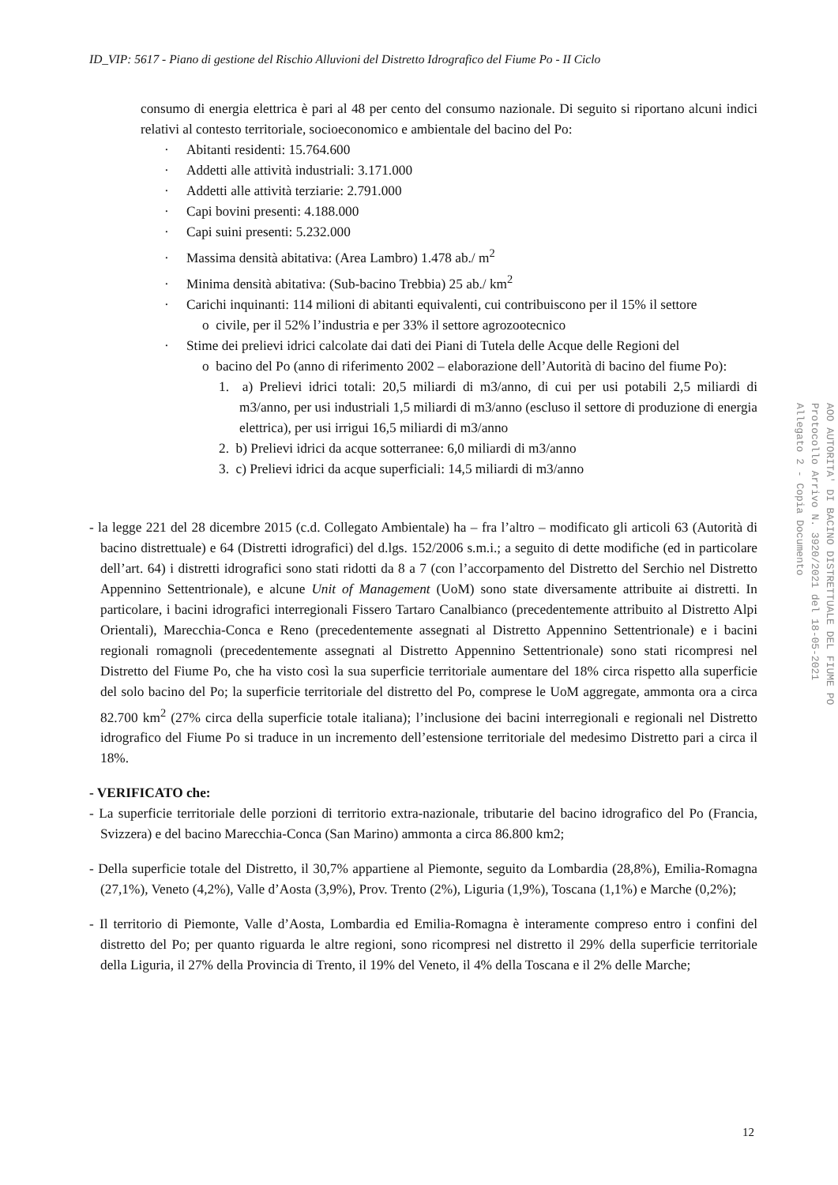ID_VIP: 5617 - Piano di gestione del Rischio Alluvioni del Distretto Idrografico del Fiume Po - II Ciclo
consumo di energia elettrica è pari al 48 per cento del consumo nazionale. Di seguito si riportano alcuni indici relativi al contesto territoriale, socioeconomico e ambientale del bacino del Po:
· Abitanti residenti: 15.764.600
· Addetti alle attività industriali: 3.171.000
· Addetti alle attività terziarie: 2.791.000
· Capi bovini presenti: 4.188.000
· Capi suini presenti: 5.232.000
· Massima densità abitativa: (Area Lambro) 1.478 ab./ m<sup>2</sup>
· Minima densità abitativa: (Sub-bacino Trebbia) 25 ab./ km<sup>2</sup>
· Carichi inquinanti: 114 milioni di abitanti equivalenti, cui contribuiscono per il 15% il settore
o civile, per il 52% l’industria e per 33% il settore agrozootecnico
· Stime dei prelievi idrici calcolate dai dati dei Piani di Tutela delle Acque delle Regioni del
o bacino del Po (anno di riferimento 2002 – elaborazione dell’Autorità di bacino del fiume Po):
1. a) Prelievi idrici totali: 20,5 miliardi di m3/anno, di cui per usi potabili 2,5 miliardi di m3/anno, per usi industriali 1,5 miliardi di m3/anno (escluso il settore di produzione di energia elettrica), per usi irrigui 16,5 miliardi di m3/anno
2. b) Prelievi idrici da acque sotterranee: 6,0 miliardi di m3/anno
3. c) Prelievi idrici da acque superficiali: 14,5 miliardi di m3/anno
- la legge 221 del 28 dicembre 2015 (c.d. Collegato Ambientale) ha – fra l’altro – modificato gli articoli 63 (Autorità di bacino distrettuale) e 64 (Distretti idrografici) del d.lgs. 152/2006 s.m.i.; a seguito di dette modifiche (ed in particolare dell’art. 64) i distretti idrografici sono stati ridotti da 8 a 7 (con l’accorpamento del Distretto del Serchio nel Distretto Appennino Settentrionale), e alcune Unit of Management (UoM) sono state diversamente attribuite ai distretti. In particolare, i bacini idrografici interregionali Fissero Tartaro Canalbianco (precedentemente attribuito al Distretto Alpi Orientali), Marecchia-Conca e Reno (precedentemente assegnati al Distretto Appennino Settentrionale) e i bacini regionali romagnoli (precedentemente assegnati al Distretto Appennino Settentrionale) sono stati ricompresi nel Distretto del Fiume Po, che ha visto così la sua superficie territoriale aumentare del 18% circa rispetto alla superficie del solo bacino del Po; la superficie territoriale del distretto del Po, comprese le UoM aggregate, ammonta ora a circa 82.700 km<sup>2</sup> (27% circa della superficie totale italiana); l’inclusione dei bacini interregionali e regionali nel Distretto idrografico del Fiume Po si traduce in un incremento dell’estensione territoriale del medesimo Distretto pari a circa il 18%.
- VERIFICATO che:
- La superficie territoriale delle porzioni di territorio extra-nazionale, tributarie del bacino idrografico del Po (Francia, Svizzera) e del bacino Marecchia-Conca (San Marino) ammonta a circa 86.800 km2;
- Della superficie totale del Distretto, il 30,7% appartiene al Piemonte, seguito da Lombardia (28,8%), Emilia-Romagna (27,1%), Veneto (4,2%), Valle d’Aosta (3,9%), Prov. Trento (2%), Liguria (1,9%), Toscana (1,1%) e Marche (0,2%);
- Il territorio di Piemonte, Valle d’Aosta, Lombardia ed Emilia-Romagna è interamente compreso entro i confini del distretto del Po; per quanto riguarda le altre regioni, sono ricompresi nel distretto il 29% della superficie territoriale della Liguria, il 27% della Provincia di Trento, il 19% del Veneto, il 4% della Toscana e il 2% delle Marche;
AOO AUTORITA' DI BACINO DISTRETTUALE DEL FIUME PO
Protocollo Arrivo N. 3920/2021 del 18-05-2021
Allegato 2 - Copia Documento
12